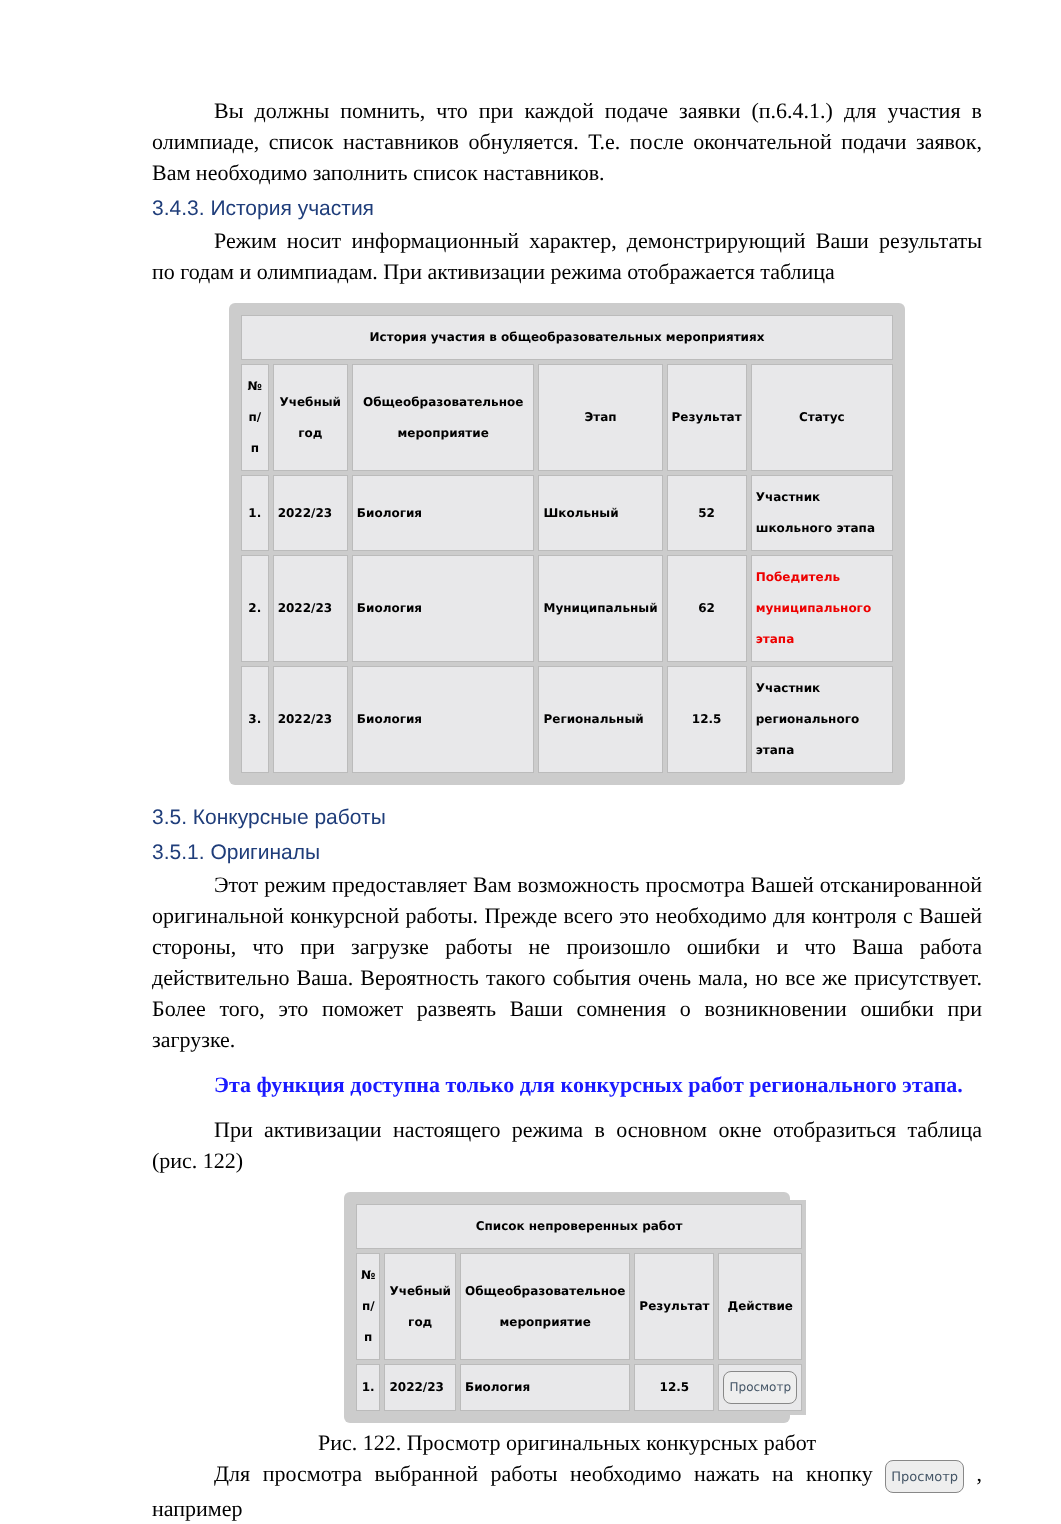Вы должны помнить, что при каждой подаче заявки (п.6.4.1.) для участия в олимпиаде, список наставников обнуляется. Т.е. после окончательной подачи заявок, Вам необходимо заполнить список наставников.
3.4.3. История участия
Режим носит информационный характер, демонстрирующий Ваши результаты по годам и олимпиадам. При активизации режима отображается таблица
| История участия в общеобразовательных мероприятиях | | | | | |
| --- | --- | --- | --- | --- | --- |
| № п/п | Учебный год | Общеобразовательное мероприятие | Этап | Результат | Статус |
| 1. | 2022/23 | Биология | Школьный | 52 | Участник школьного этапа |
| 2. | 2022/23 | Биология | Муниципальный | 62 | Победитель муниципального этапа |
| 3. | 2022/23 | Биология | Региональный | 12.5 | Участник регионального этапа |
3.5. Конкурсные работы
3.5.1. Оригиналы
Этот режим предоставляет Вам возможность просмотра Вашей отсканированной оригинальной конкурсной работы. Прежде всего это необходимо для контроля с Вашей стороны, что при загрузке работы не произошло ошибки и что Ваша работа действительно Ваша. Вероятность такого события очень мала, но все же присутствует. Более того, это поможет развеять Ваши сомнения о возникновении ошибки при загрузке.
Эта функция доступна только для конкурсных работ регионального этапа.
При активизации настоящего режима в основном окне отобразиться таблица (рис. 122)
| Список непроверенных работ | | | | |
| --- | --- | --- | --- | --- |
| № п/п | Учебный год | Общеобразовательное мероприятие | Результат | Действие |
| 1. | 2022/23 | Биология | 12.5 | Просмотр |
Рис. 122. Просмотр оригинальных конкурсных работ
Для просмотра выбранной работы необходимо нажать на кнопку Просмотр , например